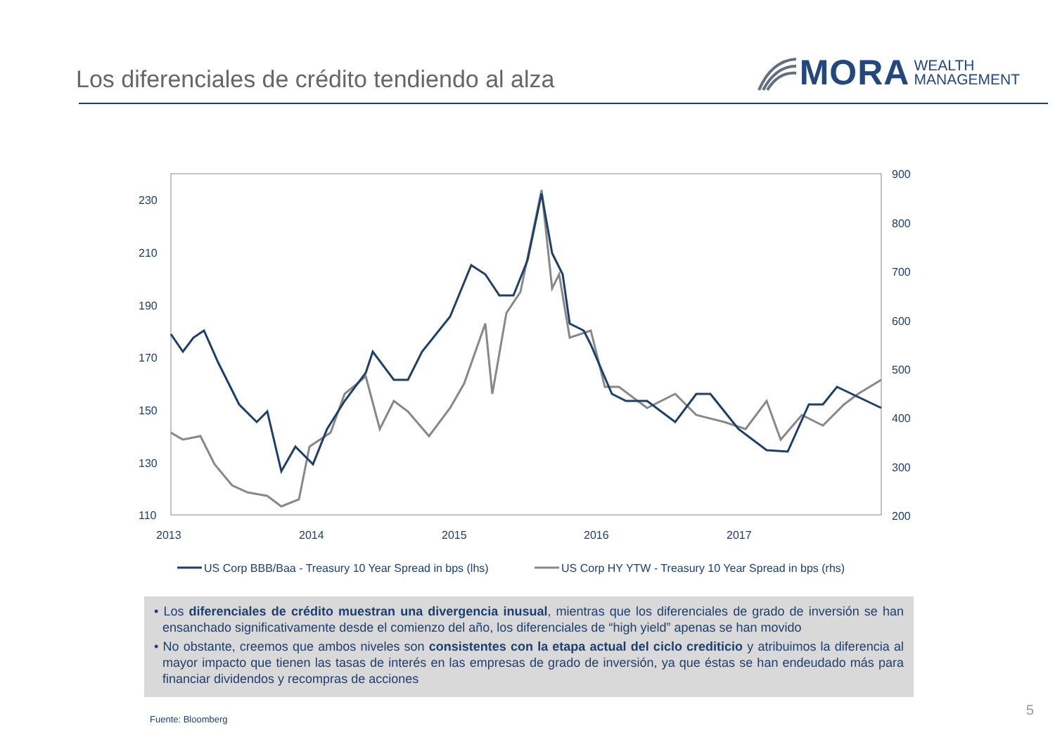Los diferenciales de crédito tendiendo al alza
MORA WEALTH
MANAGEMENT
230
210
190
170
150
130
110
900
800
700
600
500
400
300
200
2013
2014
2015
2016
2017
US Corp BBB/Baa - Treasury 10 Year Spread in bps (lhs)
US Corp HY YTW - Treasury 10 Year Spread in bps (rhs)
• Los diferenciales de crédito muestran una divergencia inusual, mientras que los diferenciales de grado de inversión se han ensanchado significativamente desde el comienzo del año, los diferenciales de “high yield” apenas se han movido
• No obstante, creemos que ambos niveles son consistentes con la etapa actual del ciclo crediticio y atribuimos la diferencia al mayor impacto que tienen las tasas de interés en las empresas de grado de inversión, ya que éstas se han endeudado más para financiar dividendos y recompras de acciones
Fuente: Bloomberg
5